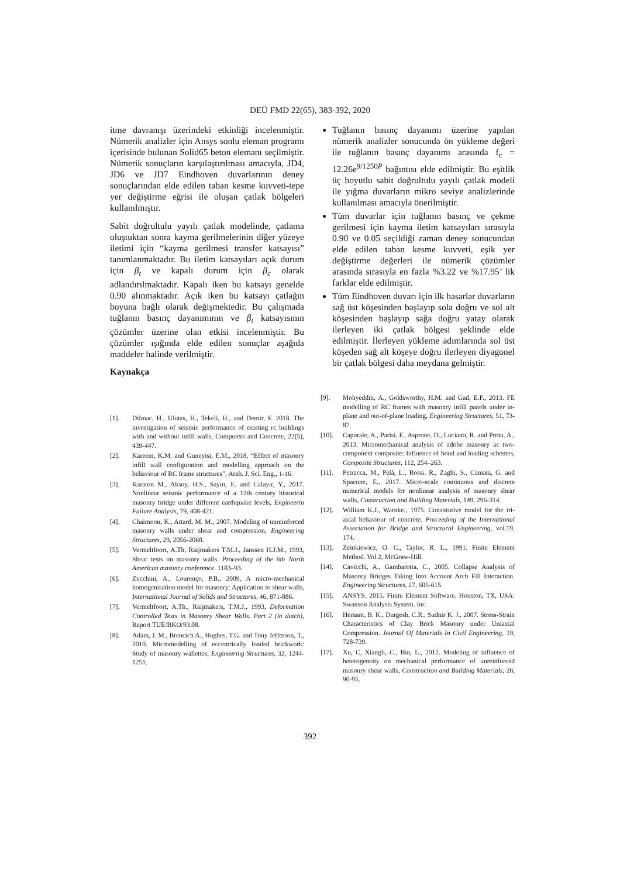DEÜ FMD 22(65), 383-392, 2020
itme davranışı üzerindeki etkinliği incelenmiştir. Nümerik analizler için Ansys sonlu eleman programı içerisinde bulunan Solid65 beton elemanı seçilmiştir. Nümerik sonuçların karşılaştırılması amacıyla, JD4, JD6 ve JD7 Eindhoven duvarlarının deney sonuçlarından elde edilen taban kesme kuvveti-tepe yer değiştirme eğrisi ile oluşan çatlak bölgeleri kullanılmıştır.
Sabit doğrultulu yayılı çatlak modelinde, çatlama oluştuktan sonra kayma gerilmelerinin diğer yüzeye iletimi için “kayma gerilmesi transfer katsayısı” tanımlanmaktadır. Bu iletim katsayıları açık durum için β<sub>t</sub> ve kapalı durum için β<sub>c</sub> olarak adlandırılmaktadır. Kapalı iken bu katsayı genelde 0.90 alınmaktadır. Açık iken bu katsayı çatlağın boyuna bağlı olarak değişmektedir. Bu çalışmada tuğlanın basınç dayanımının ve β<sub>t</sub> katsayısının çözümler üzerine olan etkisi incelenmiştir. Bu çözümler ışığında elde edilen sonuçlar aşağıda maddeler halinde verilmiştir.
Kaynakça
Tuğlanın basınç dayanımı üzerine yapılan nümerik analizler sonucunda ön yükleme değeri ile tuğlanın basınç dayanımı arasında f<sub>c</sub> = 12.26e<sup>9/1250P</sup> bağıntısı elde edilmiştir. Bu eşitlik üç boyutlu sabit doğrultulu yayılı çatlak modeli ile yığma duvarların mikro seviye analizlerinde kullanılması amacıyla önerilmiştir.
Tüm duvarlar için tuğlanın basınç ve çekme gerilmesi için kayma iletim katsayıları sırasıyla 0.90 ve 0.05 seçildiği zaman deney sonucundan elde edilen taban kesme kuvveti, eşik yer değiştirme değerleri ile nümerik çözümler arasında sırasıyla en fazla %3.22 ve %17.95’ lik farklar elde edilmiştir.
Tüm Eindhoven duvarı için ilk hasarlar duvarların sağ üst köşesinden başlayıp sola doğru ve sol alt köşesinden başlayıp sağa doğru yatay olarak ilerleyen iki çatlak bölgesi şeklinde elde edilmiştir. İlerleyen yükleme adımlarında sol üst köşeden sağ alt köşeye doğru ilerleyen diyagonel bir çatlak bölgesi daha meydana gelmiştir.
[1]. Dilmac, H., Ulutas, H., Tekeli, H., and Demir, F. 2018. The investigation of seismic performance of existing rc buildings with and without infill walls, Computers and Concrete, 22(5), 439-447.
[2]. Kareem, K.M. and Guneyisi, E.M., 2018, “Effect of masonry infill wall configuration and modelling approach on the behaviour of RC frame structures”, Arab. J. Sci. Eng., 1-16.
[3]. Karaton M., Aksoy, H.S., Sayın, E. and Calayır, Y., 2017. Nonlinear seismic performance of a 12th century historical masonry bridge under different earthquake levels, Engineerin Failure Analysis, 79, 408-421.
[4]. Chaimoon, K., Attard, M. M., 2007. Modeling of unreinforced masonry walls under shear and compression, Engineering Structures, 29, 2056-2068.
[5]. Vermeltfoort, A.Th, Raijmakers T.M.J., Janssen H.J.M., 1993, Shear tests on masonry walls. Proceeding of the 6th North American masonry conference. 1183–93.
[6]. Zucchini, A., Lourenço, P.B., 2009, A micro-mechanical homogenisation model for masonry: Application to shear walls, International Journal of Solids and Structures, 46, 871-886.
[7]. Vermeltfoort, A.Th., Raijmakers, T.M.J., 1993, Deformation Controlled Tests in Masonry Shear Walls. Part 2 (in dutch), Report TUE/BKO/93.08.
[8]. Adam, J. M., Brencich A., Hughes, T.G. and Tony Jefferson, T., 2010. Micromodelling of eccentrically loaded brickwork: Study of masonry wallettes, Engineering Structures, 32, 1244-1251.
[9]. Mohyeddin, A., Goldsworthy, H.M. and Gad, E.F., 2013. FE modelling of RC frames with masonry infill panels under in-plane and out-of-plane loading, Engineering Structures, 51, 73-87.
[10]. Caporale, A., Parisi, F., Asprone, D., Luciano, R. and Prota, A., 2013. Micromechanical analysis of adobe masonry as two-component composite: Influence of bond and loading schemes, Composite Structures, 112, 254–263.
[11]. Petracca, M., Pelà, L., Rossi. R., Zaghi, S., Camata, G. and Spacone, E., 2017. Micro-scale continuous and discrete numerical models for nonlinear analysis of masonry shear walls, Construction and Building Materials, 149, 296-314.
[12]. William K.J., Warnke., 1975. Constitutive model for the tri-axial behaviour of concrete. Proceeding of the International Association for Bridge and Structural Engineering, vol.19, 174.
[13]. Zeinkiewicz, O. C., Taylor, R. L., 1991. Finite Element Method. Vol.2, McGraw-Hill.
[14]. Cavicchi, A., Gambarotta, C., 2005. Collapse Analysis of Masonry Bridges Taking Into Account Arch Fill Interaction. Engineering Structures, 27, 605-615.
[15]. ANSYS. 2015. Finite Element Software. Houston, TX, USA: Swanson Analysis System. Inc.
[16]. Hemant, B. K., Durgesh, C.R., Sudnir K. J., 2007. Stress-Strain Characteristics of Clay Brick Masonry under Uniaxial Compression. Journal Of Materials In Civil Engineering, 19, 728-739.
[17]. Xu, C, Xiangli, C., Bin, L., 2012. Modeling of influence of heterogeneity on mechanical performance of unreinforced masonry shear walls, Construction and Building Materials, 26, 90-95.
392